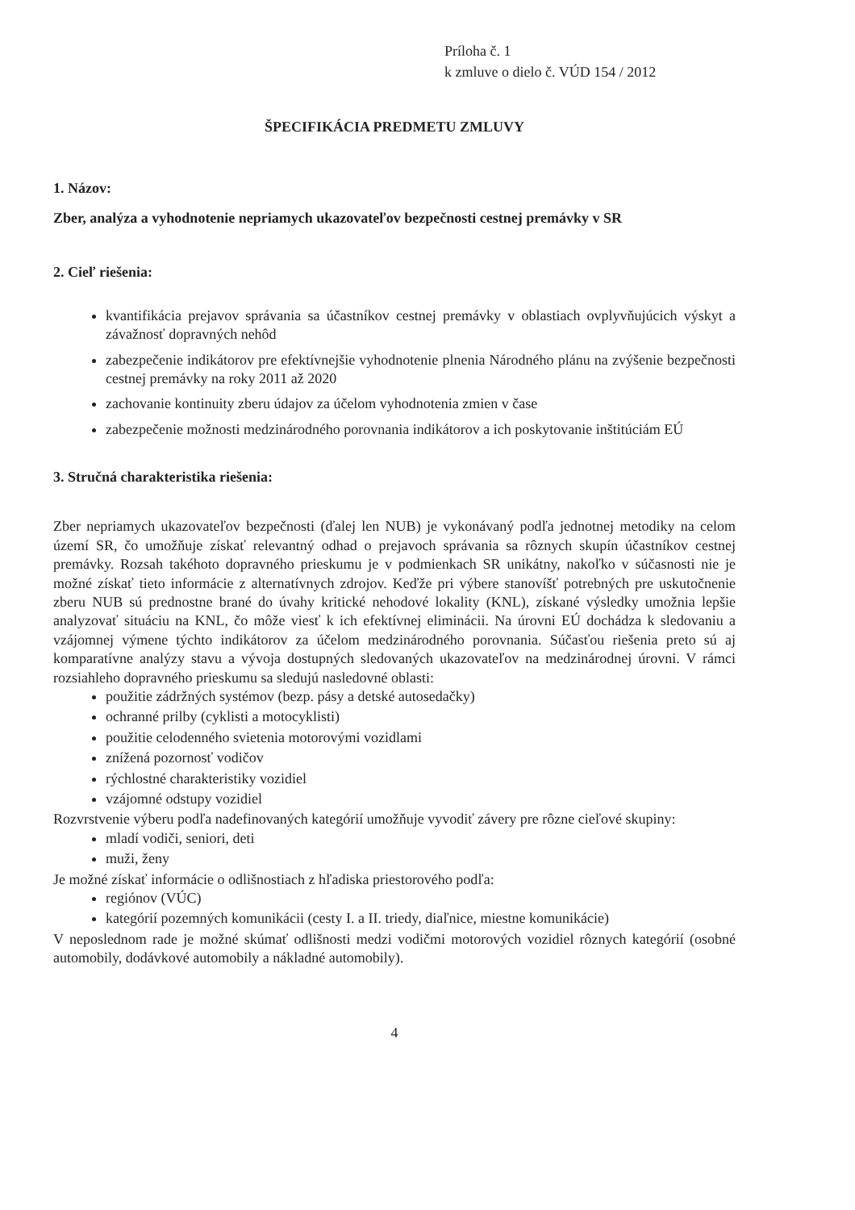Príloha č. 1
k zmluve o dielo č. VÚD 154 / 2012
ŠPECIFIKÁCIA PREDMETU ZMLUVY
1. Názov:
Zber, analýza a vyhodnotenie nepriamych ukazovateľov bezpečnosti cestnej premávky v SR
2. Cieľ riešenia:
kvantifikácia prejavov správania sa účastníkov cestnej premávky v oblastiach ovplyvňujúcich výskyt a závažnosť dopravných nehôd
zabezpečenie indikátorov pre efektívnejšie vyhodnotenie plnenia Národného plánu na zvýšenie bezpečnosti cestnej premávky na roky 2011 až 2020
zachovanie kontinuity zberu údajov za účelom vyhodnotenia zmien v čase
zabezpečenie možnosti medzinárodného porovnania indikátorov a ich poskytovanie inštitúciám EÚ
3. Stručná charakteristika riešenia:
Zber nepriamych ukazovateľov bezpečnosti (ďalej len NUB) je vykonávaný podľa jednotnej metodiky na celom území SR, čo umožňuje získať relevantný odhad o prejavoch správania sa rôznych skupín účastníkov cestnej premávky. Rozsah takéhoto dopravného prieskumu je v podmienkach SR unikátny, nakoľko v súčasnosti nie je možné získať tieto informácie z alternatívnych zdrojov. Keďže pri výbere stanovíšť potrebných pre uskutočnenie zberu NUB sú prednostne brané do úvahy kritické nehodové lokality (KNL), získané výsledky umožnia lepšie analyzovať situáciu na KNL, čo môže viesť k ich efektívnej eliminácii. Na úrovni EÚ dochádza k sledovaniu a vzájomnej výmene týchto indikátorov za účelom medzinárodného porovnania. Súčasťou riešenia preto sú aj komparatívne analýzy stavu a vývoja dostupných sledovaných ukazovateľov na medzinárodnej úrovni. V rámci rozsiahleho dopravného prieskumu sa sledujú nasledovné oblasti:
použitie zádržných systémov (bezp. pásy a detské autosedačky)
ochranné prilby (cyklisti a motocyklisti)
použitie celodenného svietenia motorovými vozidlami
znížená pozornosť vodičov
rýchlostné charakteristiky vozidiel
vzájomné odstupy vozidiel
Rozvrstvenie výberu podľa nadefinovaných kategórií umožňuje vyvodiť závery pre rôzne cieľové skupiny:
mladí vodiči, seniori, deti
muži, ženy
Je možné získať informácie o odlišnostiach z hľadiska priestorového podľa:
regiónov (VÚC)
kategórií pozemných komunikácii (cesty I. a II. triedy, diaľnice, miestne komunikácie)
V neposlednom rade je možné skúmať odlišnosti medzi vodičmi motorových vozidiel rôznych kategórií (osobné automobily, dodávkové automobily a nákladné automobily).
4